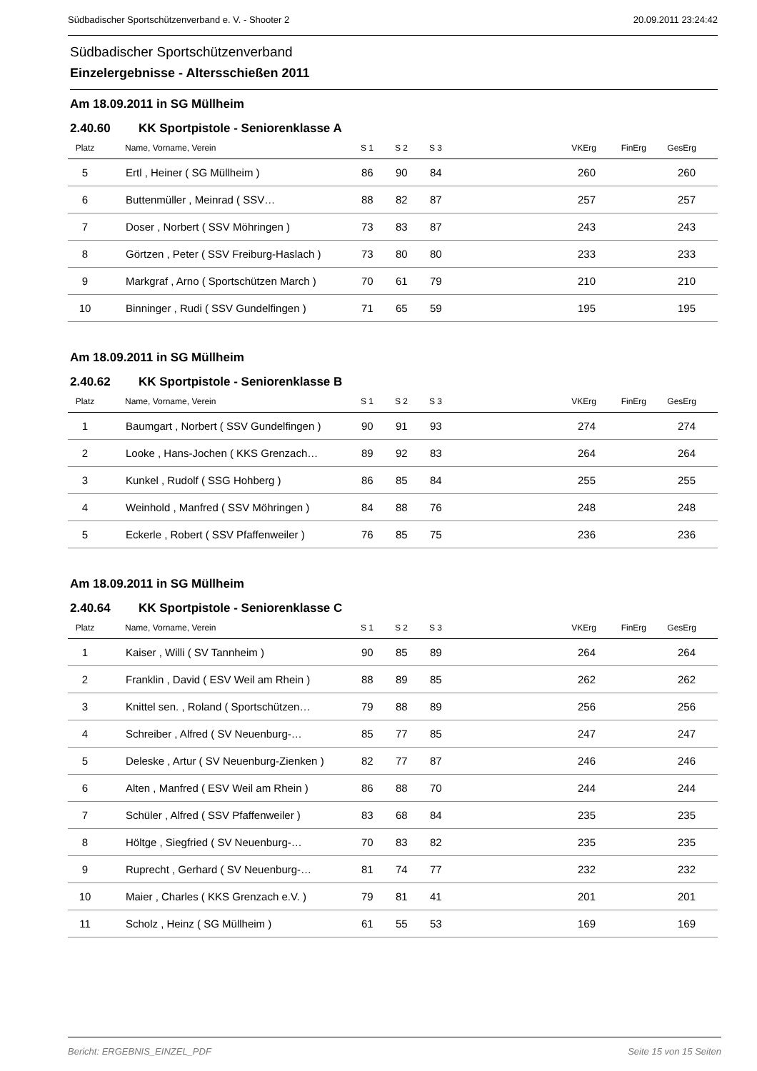Südbadischer Sportschützenverband e. V. - Shooter 2 20.09.2011 23:24:42
Südbadischer Sportschützenverband
Einzelergebnisse - Altersschießen 2011
Am 18.09.2011 in SG Müllheim
2.40.60 KK Sportpistole - Seniorenklasse A
| Platz | | Name, Vorname, Verein | S 1 | S 2 | S 3 | VKErg | FinErg | GesErg | |
| --- | --- | --- | --- | --- | --- | --- | --- | --- | --- |
| 5 | | Ertl , Heiner ( SG Müllheim ) | 86 | 90 | 84 | 260 | | 260 | |
| 6 | | Buttenmüller , Meinrad ( SSV… | 88 | 82 | 87 | 257 | | 257 | |
| 7 | | Doser , Norbert ( SSV Möhringen ) | 73 | 83 | 87 | 243 | | 243 | |
| 8 | | Görtzen , Peter ( SSV Freiburg-Haslach ) | 73 | 80 | 80 | 233 | | 233 | |
| 9 | | Markgraf , Arno ( Sportschützen March ) | 70 | 61 | 79 | 210 | | 210 | |
| 10 | | Binninger , Rudi ( SSV Gundelfingen ) | 71 | 65 | 59 | 195 | | 195 | |
Am 18.09.2011 in SG Müllheim
2.40.62 KK Sportpistole - Seniorenklasse B
| Platz | | Name, Vorname, Verein | S 1 | S 2 | S 3 | VKErg | FinErg | GesErg | |
| --- | --- | --- | --- | --- | --- | --- | --- | --- | --- |
| 1 | | Baumgart , Norbert ( SSV Gundelfingen ) | 90 | 91 | 93 | 274 | | 274 | |
| 2 | | Looke , Hans-Jochen ( KKS Grenzach… | 89 | 92 | 83 | 264 | | 264 | |
| 3 | | Kunkel , Rudolf ( SSG Hohberg ) | 86 | 85 | 84 | 255 | | 255 | |
| 4 | | Weinhold , Manfred ( SSV Möhringen ) | 84 | 88 | 76 | 248 | | 248 | |
| 5 | | Eckerle , Robert ( SSV Pfaffenweiler ) | 76 | 85 | 75 | 236 | | 236 | |
Am 18.09.2011 in SG Müllheim
2.40.64 KK Sportpistole - Seniorenklasse C
| Platz | | Name, Vorname, Verein | S 1 | S 2 | S 3 | VKErg | FinErg | GesErg | |
| --- | --- | --- | --- | --- | --- | --- | --- | --- | --- |
| 1 | | Kaiser , Willi ( SV Tannheim ) | 90 | 85 | 89 | 264 | | 264 | |
| 2 | | Franklin , David ( ESV Weil am Rhein ) | 88 | 89 | 85 | 262 | | 262 | |
| 3 | | Knittel sen. , Roland ( Sportschützen… | 79 | 88 | 89 | 256 | | 256 | |
| 4 | | Schreiber , Alfred ( SV Neuenburg-… | 85 | 77 | 85 | 247 | | 247 | |
| 5 | | Deleske , Artur ( SV Neuenburg-Zienken ) | 82 | 77 | 87 | 246 | | 246 | |
| 6 | | Alten , Manfred ( ESV Weil am Rhein ) | 86 | 88 | 70 | 244 | | 244 | |
| 7 | | Schüler , Alfred ( SSV Pfaffenweiler ) | 83 | 68 | 84 | 235 | | 235 | |
| 8 | | Höltge , Siegfried ( SV Neuenburg-… | 70 | 83 | 82 | 235 | | 235 | |
| 9 | | Ruprecht , Gerhard ( SV Neuenburg-… | 81 | 74 | 77 | 232 | | 232 | |
| 10 | | Maier , Charles ( KKS Grenzach e.V. ) | 79 | 81 | 41 | 201 | | 201 | |
| 11 | | Scholz , Heinz ( SG Müllheim ) | 61 | 55 | 53 | 169 | | 169 | |
Bericht: ERGEBNIS_EINZEL_PDF Seite 15 von 15 Seiten